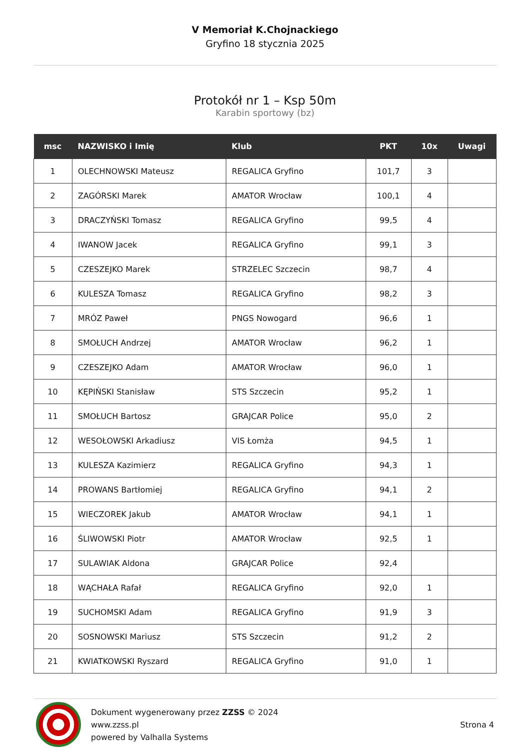V Memoriał K.Chojnackiego
Gryfino 18 stycznia 2025
Protokół nr 1 – Ksp 50m
Karabin sportowy (bz)
| msc | NAZWISKO i Imię | Klub | PKT | 10x | Uwagi |
| --- | --- | --- | --- | --- | --- |
| 1 | OLECHNOWSKI Mateusz | REGALICA Gryfino | 101,7 | 3 | |
| 2 | ZAGÓRSKI Marek | AMATOR Wrocław | 100,1 | 4 | |
| 3 | DRACZYŃSKI Tomasz | REGALICA Gryfino | 99,5 | 4 | |
| 4 | IWANOW Jacek | REGALICA Gryfino | 99,1 | 3 | |
| 5 | CZESZEJKO Marek | STRZELEC Szczecin | 98,7 | 4 | |
| 6 | KULESZA Tomasz | REGALICA Gryfino | 98,2 | 3 | |
| 7 | MRÓZ Paweł | PNGS Nowogard | 96,6 | 1 | |
| 8 | SMOŁUCH Andrzej | AMATOR Wrocław | 96,2 | 1 | |
| 9 | CZESZEJKO Adam | AMATOR Wrocław | 96,0 | 1 | |
| 10 | KĘPIŃSKI Stanisław | STS Szczecin | 95,2 | 1 | |
| 11 | SMOŁUCH Bartosz | GRAJCAR Police | 95,0 | 2 | |
| 12 | WESOŁOWSKI Arkadiusz | VIS Łomża | 94,5 | 1 | |
| 13 | KULESZA Kazimierz | REGALICA Gryfino | 94,3 | 1 | |
| 14 | PROWANS Bartłomiej | REGALICA Gryfino | 94,1 | 2 | |
| 15 | WIECZOREK Jakub | AMATOR Wrocław | 94,1 | 1 | |
| 16 | ŚLIWOWSKI Piotr | AMATOR Wrocław | 92,5 | 1 | |
| 17 | SULAWIAK Aldona | GRAJCAR Police | 92,4 | | |
| 18 | WĄCHAŁA Rafał | REGALICA Gryfino | 92,0 | 1 | |
| 19 | SUCHOMSKI Adam | REGALICA Gryfino | 91,9 | 3 | |
| 20 | SOSNOWSKI Mariusz | STS Szczecin | 91,2 | 2 | |
| 21 | KWIATKOWSKI Ryszard | REGALICA Gryfino | 91,0 | 1 | |
Dokument wygenerowany przez ZZSS © 2024
www.zzss.pl
powered by Valhalla Systems
Strona 4